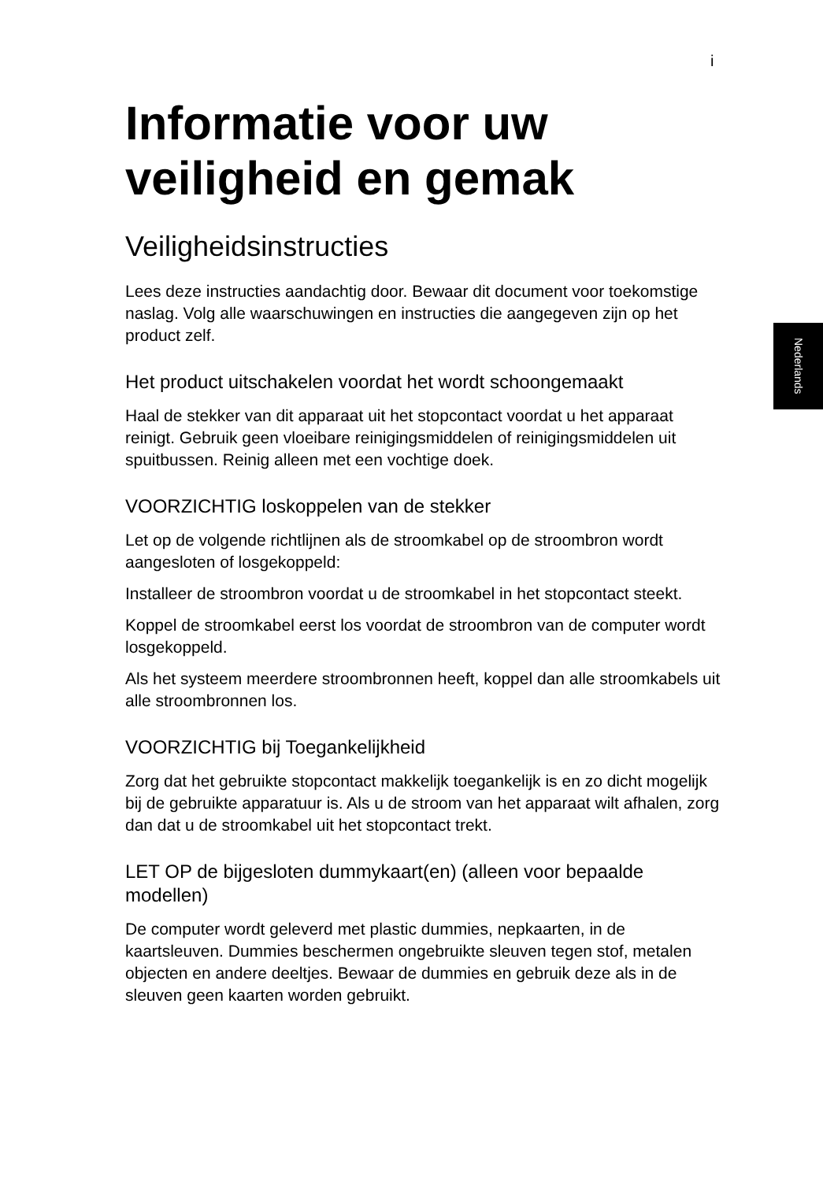i
Nederlands
Informatie voor uw veiligheid en gemak
Veiligheidsinstructies
Lees deze instructies aandachtig door. Bewaar dit document voor toekomstige naslag. Volg alle waarschuwingen en instructies die aangegeven zijn op het product zelf.
Het product uitschakelen voordat het wordt schoongemaakt
Haal de stekker van dit apparaat uit het stopcontact voordat u het apparaat reinigt. Gebruik geen vloeibare reinigingsmiddelen of reinigingsmiddelen uit spuitbussen. Reinig alleen met een vochtige doek.
VOORZICHTIG loskoppelen van de stekker
Let op de volgende richtlijnen als de stroomkabel op de stroombron wordt aangesloten of losgekoppeld:
Installeer de stroombron voordat u de stroomkabel in het stopcontact steekt.
Koppel de stroomkabel eerst los voordat de stroombron van de computer wordt losgekoppeld.
Als het systeem meerdere stroombronnen heeft, koppel dan alle stroomkabels uit alle stroombronnen los.
VOORZICHTIG bij Toegankelijkheid
Zorg dat het gebruikte stopcontact makkelijk toegankelijk is en zo dicht mogelijk bij de gebruikte apparatuur is. Als u de stroom van het apparaat wilt afhalen, zorg dan dat u de stroomkabel uit het stopcontact trekt.
LET OP de bijgesloten dummykaart(en) (alleen voor bepaalde modellen)
De computer wordt geleverd met plastic dummies, nepkaarten, in de kaartsleuven. Dummies beschermen ongebruikte sleuven tegen stof, metalen objecten en andere deeltjes. Bewaar de dummies en gebruik deze als in de sleuven geen kaarten worden gebruikt.